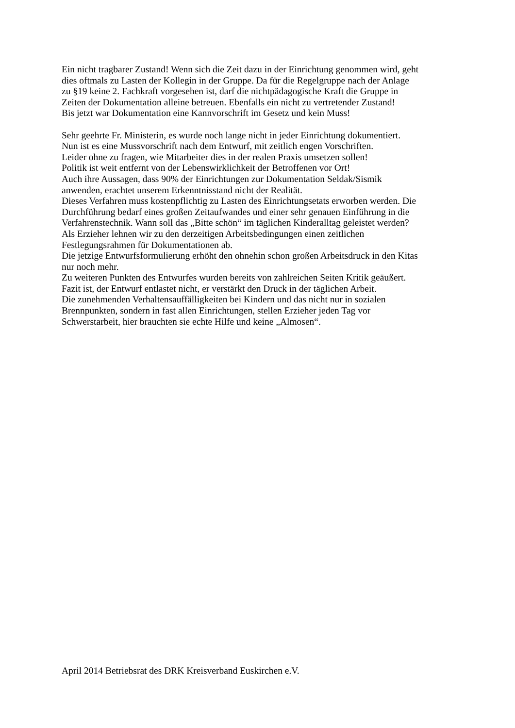Ein nicht tragbarer Zustand! Wenn sich die Zeit dazu in der Einrichtung genommen wird, geht
dies oftmals zu Lasten der Kollegin in der Gruppe. Da für die Regelgruppe nach der Anlage
zu §19 keine 2. Fachkraft vorgesehen ist, darf die nichtpädagogische Kraft die Gruppe in
Zeiten der Dokumentation alleine betreuen. Ebenfalls ein nicht zu vertretender Zustand!
Bis jetzt war Dokumentation eine Kannvorschrift im Gesetz und kein Muss!
Sehr geehrte Fr. Ministerin, es wurde noch lange nicht in jeder Einrichtung dokumentiert.
Nun ist es eine Mussvorschrift nach dem Entwurf, mit zeitlich engen Vorschriften.
Leider ohne zu fragen, wie Mitarbeiter dies in der realen Praxis umsetzen sollen!
Politik ist weit entfernt von der Lebenswirklichkeit der Betroffenen vor Ort!
Auch ihre Aussagen, dass 90% der Einrichtungen zur Dokumentation Seldak/Sismik
anwenden, erachtet unserem Erkenntnisstand nicht der Realität.
Dieses Verfahren muss kostenpflichtig zu Lasten des Einrichtungsetats erworben werden. Die
Durchführung bedarf eines großen Zeitaufwandes und einer sehr genauen Einführung in die
Verfahrenstechnik. Wann soll das „Bitte schön“ im täglichen Kinderalltag geleistet werden?
Als Erzieher lehnen wir zu den derzeitigen Arbeitsbedingungen einen zeitlichen
Festlegungsrahmen für Dokumentationen ab.
Die jetzige Entwurfsformulierung erhöht den ohnehin schon großen Arbeitsdruck in den Kitas
nur noch mehr.
Zu weiteren Punkten des Entwurfes wurden bereits von zahlreichen Seiten Kritik geäußert.
Fazit ist, der Entwurf entlastet nicht, er verstärkt den Druck in der täglichen Arbeit.
Die zunehmenden Verhaltensauffälligkeiten bei Kindern und das nicht nur in sozialen
Brennpunkten, sondern in fast allen Einrichtungen, stellen Erzieher jeden Tag vor
Schwerstarbeit, hier brauchten sie echte Hilfe und keine „Almosen“.
April 2014 Betriebsrat des DRK Kreisverband Euskirchen e.V.